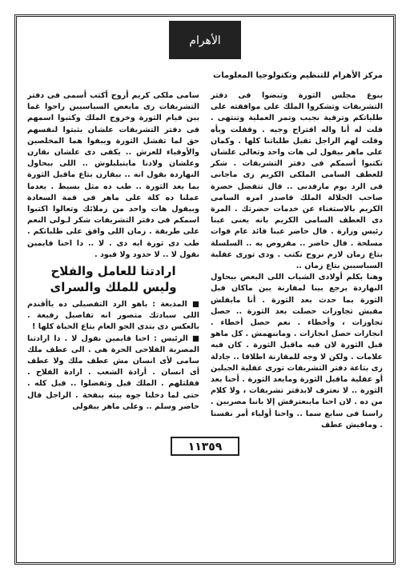الأهرام
مركز الأهرام للتنظيم وتكنولوجيا المعلومات
بنوع مجلس الثورة وتيضوا فى دفتر التشريفات وتشكروا الملك على موافقته على طلباتكم وترقية نجيب وتمز العملية وتنتهى . قلت له أنا واله اقتراح وجيه . وقفلت وبأه وقلت لهم الراجل تقبل طلباتنا كلها . وكمان على ماهر بيقول لى هات واحد وتعالى علشان تكتبوا أسمكم فى دفتر التشريفات . شكر للعطف السامى الملكى الكريم زى ماجانى فى الرد يوم مارفدنى .. قال تتفضل حضرة صاحب الجلالة الملك فاصدر امره السامى الكريم بالاستغناء عن خدمات حضرتك . المرة دى العطف السامى الكريم بانه يعنى عينا رئيس وزارة . قال حاضر عينا قائد عام قوات مسلحة . قال حاضر .. مفروض به .. السلسلة بتاع زمان لازم نروح نكتب . ودى تورى عقلية السياسيين بتاع زمان ..
وهنا بكلم أولادى الشباب اللى البعض بيحاول النهاردة يرجع بينا لمقارنة بين ماكان قبل الثورة بما حدث بعد الثورة . أنا مابقلش مفيش تجاوزات حصلت بعد الثورة .. حصل تجاوزات ، وأخطاء . نعم حصل أخطاء . انجازات حصل انجازات . ومابنهمش . كل ماهو قبل الثورة لان فيه ماقبل الثورة . كان فيه علامات . ولكن لا وجه للمقارنة اطلاقا .. جادلة زى بتاعة دفتر التشريفات تورى عقلية الجيلين أو عقلية ماقبل الثورة ومابعد الثورة . أحنا بعد الثورة .. لا نعترف لابدفتر تشريفات ، ولا كلام من ده . لان احنا مابنعترفش إلا باننا مصريين . راسنا فى سابع سما .. واحنا أولياء أمر نفسنا . ومافيش عطف
سامى ملكى كريم أروح أكتب أسمى فى دفتر التشريفات زى مابعض السياسيين راحوا غما بين قيام الثورة وخروج الملك وكتبوا اسمهم فى دفتر التشريفات علشان يثبتوا لنفسهم حق لما تفشل الثورة ويبقوا هما المخلصين والأوفياء للعرش .. يكفى دى علشان نقارن وعلشان ولادنا مايتبلبلوش .. اللى بيحاول النهاردة يقول انه .. بيقارن بتاع ماقبل الثورة بما بعد الثورة .. طب ده مثل بسيط . بعدما عملنا ده كلة على ماهر فى قمة السعادة وبيقول هات واحد من زملائك وتعالوا اكتبوا اسمكم فى دفتر التشريفات شكر لـولى النعم على طريقة . زمان اللى وافق على طلباتكم . طب دى ثورة ايه دى . لا .. دا احنا قايمين نقول لا .. لا حدود ولا قيود .
ارادتنا للعامل والفلاح
وليس للملك والسراى
■ المذيعة : باهو الرد التفصيلى ده ياأفندم اللى سيادتك متصور انه تفاصيل رفيعة . بالعكس دى بتدى الجو العام بتاع الحياة كلها !
■ الرئيس : احنا قايمين نقول لا . دا ارادتنا المصرية الفلاحى الحرة هى . الى عطف ملك سامى لأى انسان مش عطف ملك ولا عطف أى انسان . أرادة الشعب . ارادة الفلاح . فقلتلهم . الملك قبل وتفضلوا .. قبل كله . حتى لما دخلنا جوه بيته بنفخة . الراجل قال حاضر وسلم .. وعلى ماهر بيقولى
١١٣٥٩